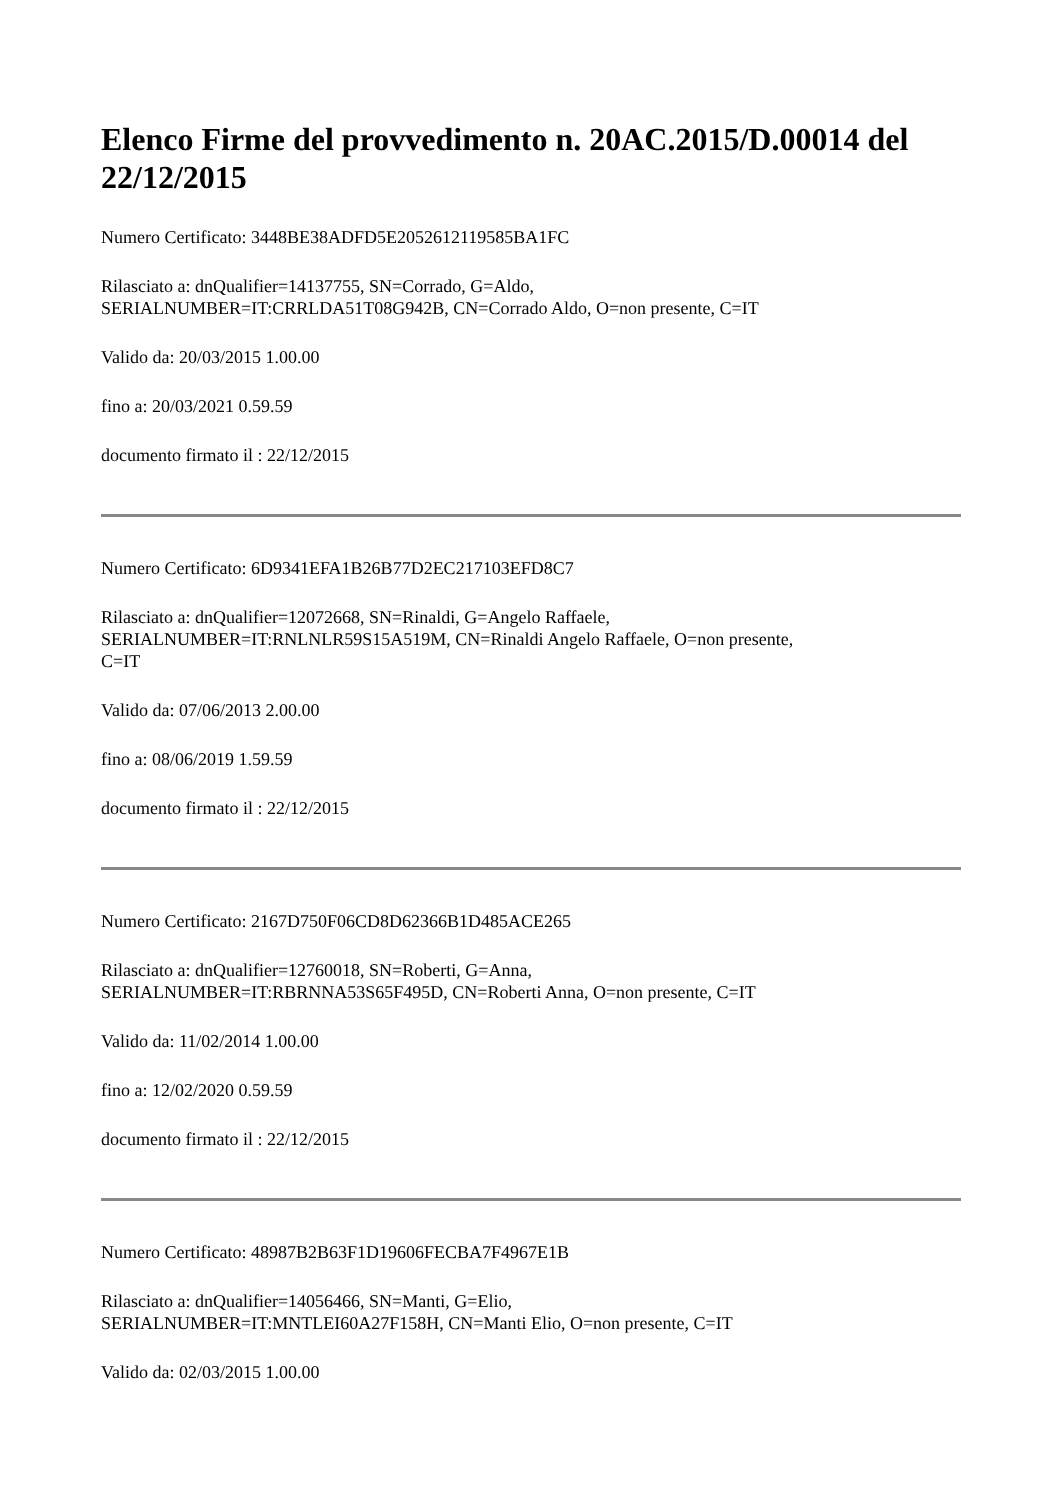Elenco Firme del provvedimento n. 20AC.2015/D.00014 del 22/12/2015
Numero Certificato: 3448BE38ADFD5E2052612119585BA1FC
Rilasciato a: dnQualifier=14137755, SN=Corrado, G=Aldo,
SERIALNUMBER=IT:CRRLDA51T08G942B, CN=Corrado Aldo, O=non presente, C=IT
Valido da: 20/03/2015 1.00.00
fino a: 20/03/2021 0.59.59
documento firmato il : 22/12/2015
Numero Certificato: 6D9341EFA1B26B77D2EC217103EFD8C7
Rilasciato a: dnQualifier=12072668, SN=Rinaldi, G=Angelo Raffaele,
SERIALNUMBER=IT:RNLNLR59S15A519M, CN=Rinaldi Angelo Raffaele, O=non presente,
C=IT
Valido da: 07/06/2013 2.00.00
fino a: 08/06/2019 1.59.59
documento firmato il : 22/12/2015
Numero Certificato: 2167D750F06CD8D62366B1D485ACE265
Rilasciato a: dnQualifier=12760018, SN=Roberti, G=Anna,
SERIALNUMBER=IT:RBRNNA53S65F495D, CN=Roberti Anna, O=non presente, C=IT
Valido da: 11/02/2014 1.00.00
fino a: 12/02/2020 0.59.59
documento firmato il : 22/12/2015
Numero Certificato: 48987B2B63F1D19606FECBA7F4967E1B
Rilasciato a: dnQualifier=14056466, SN=Manti, G=Elio,
SERIALNUMBER=IT:MNTLEI60A27F158H, CN=Manti Elio, O=non presente, C=IT
Valido da: 02/03/2015 1.00.00